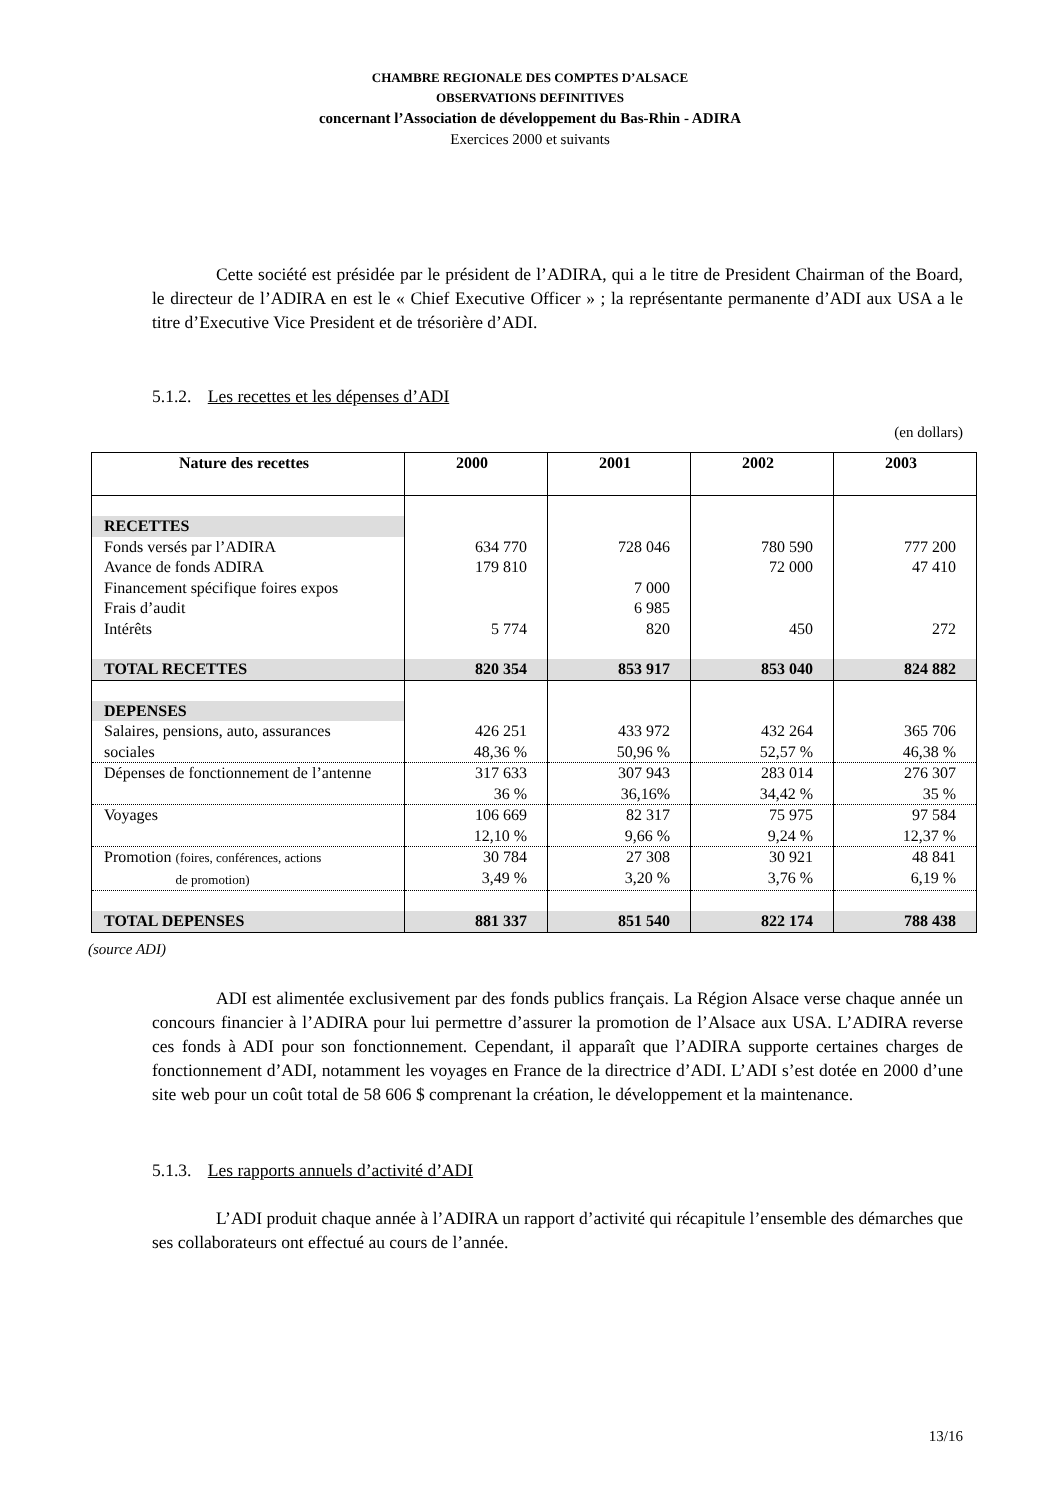CHAMBRE REGIONALE DES COMPTES D’ALSACE
OBSERVATIONS DEFINITIVES
concernant l’Association de développement du Bas-Rhin - ADIRA
Exercices 2000 et suivants
Cette société est présidée par le président de l’ADIRA, qui a le titre de President Chairman of the Board, le directeur de l’ADIRA en est le « Chief Executive Officer » ; la représentante permanente d’ADI aux USA a le titre d’Executive Vice President et de trésorière d’ADI.
5.1.2. Les recettes et les dépenses d’ADI
(en dollars)
| Nature des recettes | 2000 | 2001 | 2002 | 2003 |
| --- | --- | --- | --- | --- |
| RECETTES | | | | |
| Fonds versés par l’ADIRA | 634 770 | 728 046 | 780 590 | 777 200 |
| Avance de fonds ADIRA | 179 810 | | 72 000 | 47 410 |
| Financement spécifique foires expos | | 7 000 | | |
| Frais d’audit | | 6 985 | | |
| Intérêts | 5 774 | 820 | 450 | 272 |
| TOTAL RECETTES | 820 354 | 853 917 | 853 040 | 824 882 |
| DEPENSES | | | | |
| Salaires, pensions, auto, assurances sociales | 426 251 48,36 % | 433 972 50,96 % | 432 264 52,57 % | 365 706 46,38 % |
| Dépenses de fonctionnement de l’antenne | 317 633 36 % | 307 943 36,16% | 283 014 34,42 % | 276 307 35 % |
| Voyages | 106 669 12,10 % | 82 317 9,66 % | 75 975 9,24 % | 97 584 12,37 % |
| Promotion (foires, conférences, actions de promotion) | 30 784 3,49 % | 27 308 3,20 % | 30 921 3,76 % | 48 841 6,19 % |
| TOTAL DEPENSES | 881 337 | 851 540 | 822 174 | 788 438 |
(source ADI)
ADI est alimentée exclusivement par des fonds publics français. La Région Alsace verse chaque année un concours financier à l’ADIRA pour lui permettre d’assurer la promotion de l’Alsace aux USA. L’ADIRA reverse ces fonds à ADI pour son fonctionnement. Cependant, il apparaît que l’ADIRA supporte certaines charges de fonctionnement d’ADI, notamment les voyages en France de la directrice d’ADI. L’ADI s’est dotée en 2000 d’une site web pour un coût total de 58 606 $ comprenant la création, le développement et la maintenance.
5.1.3. Les rapports annuels d’activité d’ADI
L’ADI produit chaque année à l’ADIRA un rapport d’activité qui récapitule l’ensemble des démarches que ses collaborateurs ont effectué au cours de l’année.
13/16